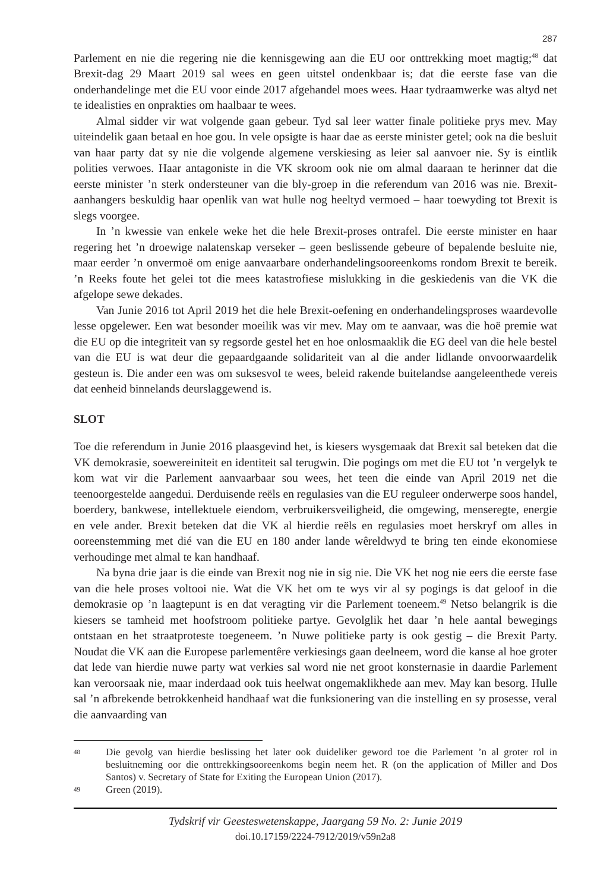287
Parlement en nie die regering nie die kennisgewing aan die EU oor onttrekking moet magtig;<sup>48</sup> dat Brexit-dag 29 Maart 2019 sal wees en geen uitstel ondenkbaar is; dat die eerste fase van die onderhandelinge met die EU voor einde 2017 afgehandel moes wees. Haar tydraamwerke was altyd net te idealisties en onprakties om haalbaar te wees.
Almal sidder vir wat volgende gaan gebeur. Tyd sal leer watter finale politieke prys mev. May uiteindelik gaan betaal en hoe gou. In vele opsigte is haar dae as eerste minister getel; ook na die besluit van haar party dat sy nie die volgende algemene verskiesing as leier sal aanvoer nie. Sy is eintlik polities verwoes. Haar antagoniste in die VK skroom ook nie om almal daaraan te herinner dat die eerste minister ’n sterk ondersteuner van die bly-groep in die referendum van 2016 was nie. Brexit-aanhangers beskuldig haar openlik van wat hulle nog heeltyd vermoed – haar toewyding tot Brexit is slegs voorgee.
In ’n kwessie van enkele weke het die hele Brexit-proses ontrafel. Die eerste minister en haar regering het ’n droewige nalatenskap verseker – geen beslissende gebeure of bepalende besluite nie, maar eerder ’n onvermoë om enige aanvaarbare onderhandelingsooreenkoms rondom Brexit te bereik. ’n Reeks foute het gelei tot die mees katastrofiese mislukking in die geskiedenis van die VK die afgelope sewe dekades.
Van Junie 2016 tot April 2019 het die hele Brexit-oefening en onderhandelingsproses waardevolle lesse opgelewer. Een wat besonder moeilik was vir mev. May om te aanvaar, was die hoë premie wat die EU op die integriteit van sy regsorde gestel het en hoe onlosmaaklik die EG deel van die hele bestel van die EU is wat deur die gepaardgaande solidariteit van al die ander lidlande onvoorwaardelik gesteun is. Die ander een was om suksesvol te wees, beleid rakende buitelandse aangeleenthede vereis dat eenheid binnelands deurslaggewend is.
SLOT
Toe die referendum in Junie 2016 plaasgevind het, is kiesers wysgemaak dat Brexit sal beteken dat die VK demokrasie, soewereiniteit en identiteit sal terugwin. Die pogings om met die EU tot ’n vergelyk te kom wat vir die Parlement aanvaarbaar sou wees, het teen die einde van April 2019 net die teenoorgestelde aangedui. Derduisende reëls en regulasies van die EU reguleer onderwerpe soos handel, boerdery, bankwese, intellektuele eiendom, verbruikersveiligheid, die omgewing, menseregte, energie en vele ander. Brexit beteken dat die VK al hierdie reëls en regulasies moet herskryf om alles in ooreenstemming met dié van die EU en 180 ander lande wêreldwyd te bring ten einde ekonomiese verhoudinge met almal te kan handhaaf.
Na byna drie jaar is die einde van Brexit nog nie in sig nie. Die VK het nog nie eers die eerste fase van die hele proses voltooi nie. Wat die VK het om te wys vir al sy pogings is dat geloof in die demokrasie op ’n laagtepunt is en dat veragting vir die Parlement toeneem.<sup>49</sup> Netso belangrik is die kiesers se tamheid met hoofstroom politieke partye. Gevolglik het daar ’n hele aantal bewegings ontstaan en het straatproteste toegeneem. ’n Nuwe politieke party is ook gestig – die Brexit Party. Noudat die VK aan die Europese parlementêre verkiesings gaan deelneem, word die kanse al hoe groter dat lede van hierdie nuwe party wat verkies sal word nie net groot konsternasie in daardie Parlement kan veroorsaak nie, maar inderdaad ook tuis heelwat ongemaklikhede aan mev. May kan besorg. Hulle sal ’n afbrekende betrokkenheid handhaaf wat die funksionering van die instelling en sy prosesse, veral die aanvaarding van
48
Die gevolg van hierdie beslissing het later ook duideliker geword toe die Parlement ’n al groter rol in besluitneming oor die onttrekkingsooreenkoms begin neem het. R (on the application of Miller and Dos Santos) v. Secretary of State for Exiting the European Union (2017).
49
Green (2019).
Tydskrif vir Geesteswetenskappe, Jaargang 59 No. 2: Junie 2019
doi.10.17159/2224-7912/2019/v59n2a8